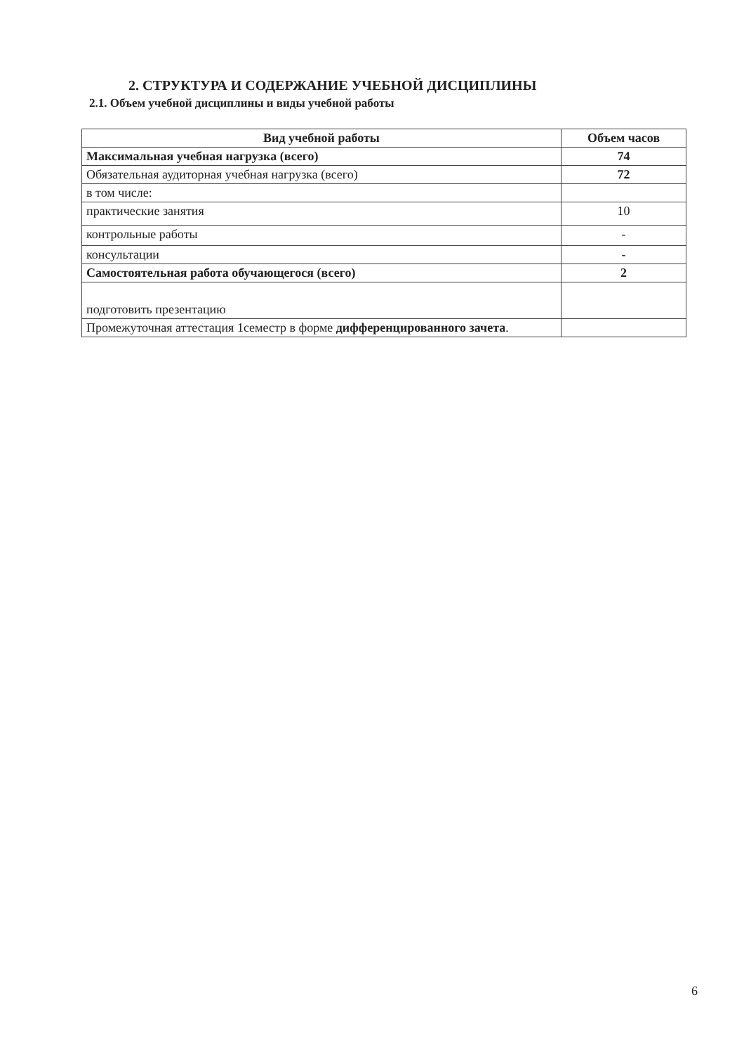2. СТРУКТУРА И СОДЕРЖАНИЕ УЧЕБНОЙ ДИСЦИПЛИНЫ
2.1. Объем учебной дисциплины и виды учебной работы
| Вид учебной работы | Объем часов |
| --- | --- |
| Максимальная учебная нагрузка (всего) | 74 |
| Обязательная аудиторная учебная нагрузка (всего) | 72 |
| в том числе: | |
| практические занятия | 10 |
| контрольные работы | - |
| консультации | - |
| Самостоятельная работа обучающегося (всего) | 2 |
| подготовить презентацию | |
| Промежуточная аттестация 1семестр в форме дифференцированного зачета . | |
6